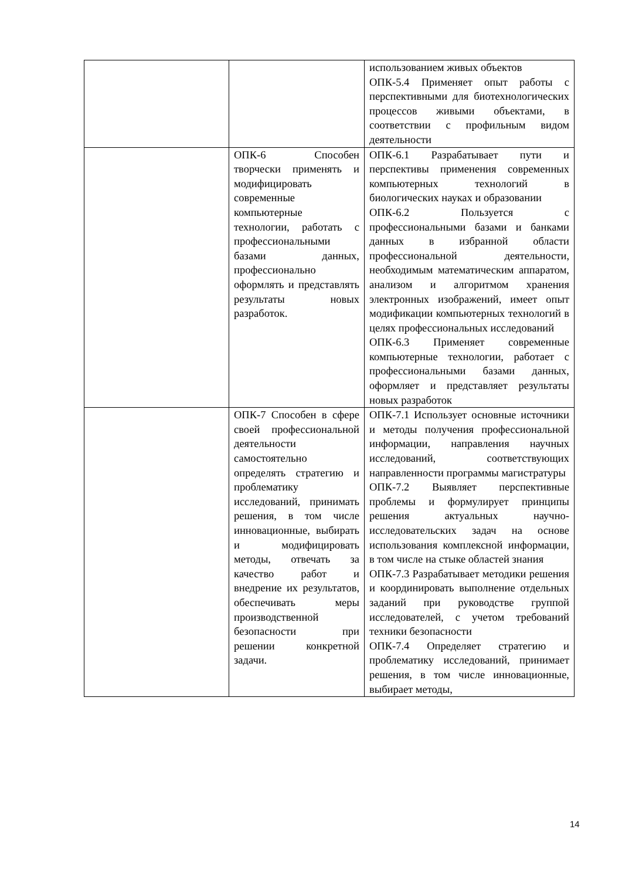| | | использованием живых объектов ОПК-5.4 Применяет опыт работы с перспективными для биотехнологических процессов живыми объектами, в соответствии с профильным видом деятельности |
| | ОПК-6 Способен творчески применять и модифицировать современные компьютерные технологии, работать с профессиональными базами данных, профессионально оформлять и представлять результаты новых разработок. | ОПК-6.1 Разрабатывает пути и перспективы применения современных компьютерных технологий в биологических науках и образовании ОПК-6.2 Пользуется с профессиональными базами и банками данных в избранной области профессиональной деятельности, необходимым математическим аппаратом, анализом и алгоритмом хранения электронных изображений, имеет опыт модификации компьютерных технологий в целях профессиональных исследований ОПК-6.3 Применяет современные компьютерные технологии, работает с профессиональными базами данных, оформляет и представляет результаты новых разработок |
| | ОПК-7 Способен в сфере своей профессиональной деятельности самостоятельно определять стратегию и проблематику исследований, принимать решения, в том числе инновационные, выбирать и модифицировать методы, отвечать за качество работ и внедрение их результатов, обеспечивать меры производственной безопасности при решении конкретной задачи. | ОПК-7.1 Использует основные источники и методы получения профессиональной информации, направления научных исследований, соответствующих направленности программы магистратуры ОПК-7.2 Выявляет перспективные проблемы и формулирует принципы решения актуальных научно-исследовательских задач на основе использования комплексной информации, в том числе на стыке областей знания ОПК-7.3 Разрабатывает методики решения и координировать выполнение отдельных заданий при руководстве группой исследователей, с учетом требований техники безопасности ОПК-7.4 Определяет стратегию и проблематику исследований, принимает решения, в том числе инновационные, выбирает методы, |
14